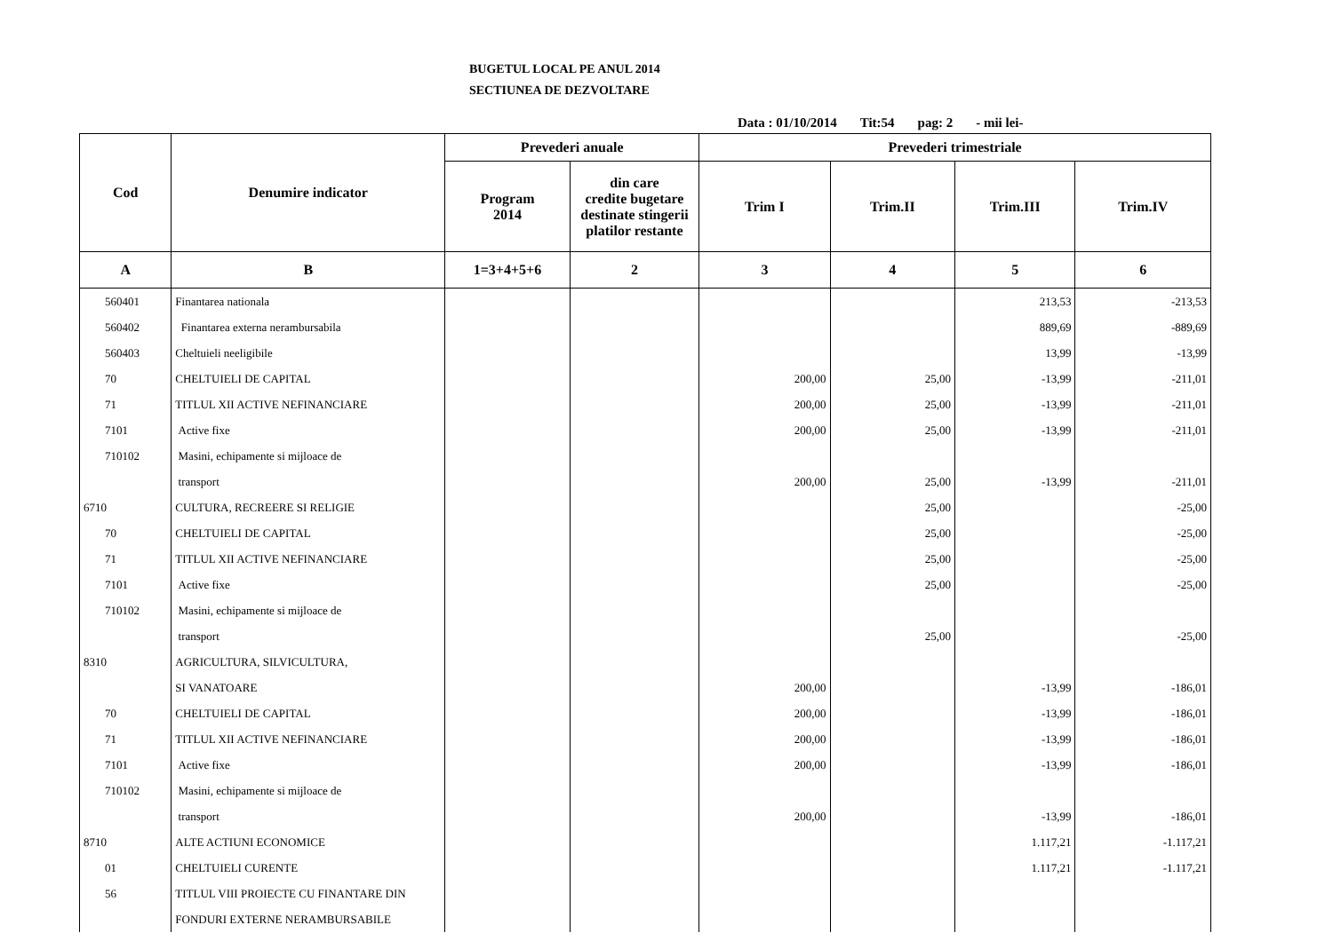BUGETUL LOCAL PE ANUL 2014
SECTIUNEA DE DEZVOLTARE
Data : 01/10/2014 Tit:54 pag: 2 - mii lei-
| Cod | Denumire indicator | Prevederi anuale | | Prevederi trimestriale | | | |
| --- | --- | --- | --- | --- | --- | --- | --- |
| | | Program 2014 | din care credite bugetare destinate stingerii platilor restante | Trim I | Trim.II | Trim.III | Trim.IV |
| A | B | 1=3+4+5+6 | 2 | 3 | 4 | 5 | 6 |
| 560401 | Finantarea nationala | | | | | 213,53 | -213,53 |
| 560402 | Finantarea externa nerambursabila | | | | | 889,69 | -889,69 |
| 560403 | Cheltuieli neeligibile | | | | | 13,99 | -13,99 |
| 70 | CHELTUIELI DE CAPITAL | | | 200,00 | 25,00 | -13,99 | -211,01 |
| 71 | TITLUL XII ACTIVE NEFINANCIARE | | | 200,00 | 25,00 | -13,99 | -211,01 |
| 7101 | Active fixe | | | 200,00 | 25,00 | -13,99 | -211,01 |
| 710102 | Masini, echipamente si mijloace de | | | | | | |
| | transport | | | 200,00 | 25,00 | -13,99 | -211,01 |
| 6710 | CULTURA, RECREERE SI RELIGIE | | | | 25,00 | | -25,00 |
| 70 | CHELTUIELI DE CAPITAL | | | | 25,00 | | -25,00 |
| 71 | TITLUL XII ACTIVE NEFINANCIARE | | | | 25,00 | | -25,00 |
| 7101 | Active fixe | | | | 25,00 | | -25,00 |
| 710102 | Masini, echipamente si mijloace de | | | | | | |
| | transport | | | | 25,00 | | -25,00 |
| 8310 | AGRICULTURA, SILVICULTURA, | | | | | | |
| | SI VANATOARE | | | 200,00 | | -13,99 | -186,01 |
| 70 | CHELTUIELI DE CAPITAL | | | 200,00 | | -13,99 | -186,01 |
| 71 | TITLUL XII ACTIVE NEFINANCIARE | | | 200,00 | | -13,99 | -186,01 |
| 7101 | Active fixe | | | 200,00 | | -13,99 | -186,01 |
| 710102 | Masini, echipamente si mijloace de | | | | | | |
| | transport | | | 200,00 | | -13,99 | -186,01 |
| 8710 | ALTE ACTIUNI ECONOMICE | | | | | 1.117,21 | -1.117,21 |
| 01 | CHELTUIELI CURENTE | | | | | 1.117,21 | -1.117,21 |
| 56 | TITLUL VIII PROIECTE CU FINANTARE DIN | | | | | | |
| | FONDURI EXTERNE NERAMBURSABILE | | | | | | |